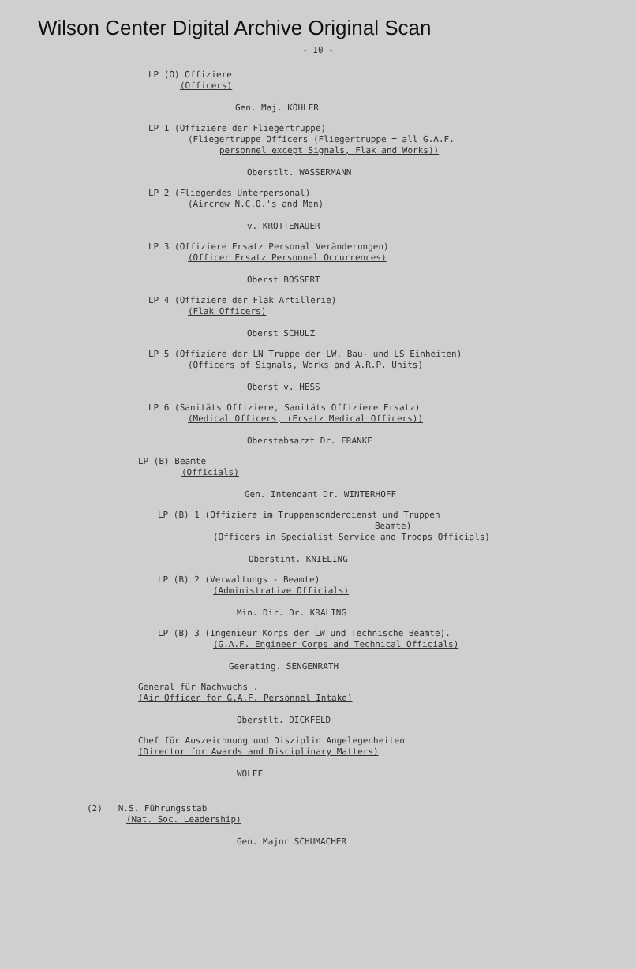Wilson Center Digital Archive Original Scan
- 10 -
LP (O) Offiziere
(Officers)
Gen. Maj. KOHLER
LP 1 (Offiziere der Fliegertruppe)
(Fliegertruppe Officers (Fliegertruppe = all G.A.F.
personnel except Signals, Flak and Works))
Oberstlt. WASSERMANN
LP 2 (Fliegendes Unterpersonal)
(Aircrew N.C.O.'s and Men)
v. KROTTENAUER
LP 3 (Offiziere Ersatz Personal Veränderungen)
(Officer Ersatz Personnel Occurrences)
Oberst BOSSERT
LP 4 (Offiziere der Flak Artillerie)
(Flak Officers)
Oberst SCHULZ
LP 5 (Offiziere der LN Truppe der LW, Bau- und LS Einheiten)
(Officers of Signals, Works and A.R.P. Units)
Oberst v. HESS
LP 6 (Sanitäts Offiziere, Sanitäts Offiziere Ersatz)
(Medical Officers, (Ersatz Medical Officers))
Oberstabsarzt Dr. FRANKE
LP (B) Beamte
(Officials)
Gen. Intendant Dr. WINTERHOFF
LP (B) 1 (Offiziere im Truppensonderdienst und Truppen
Beamte)
(Officers in Specialist Service and Troops Officials)
Oberstint. KNIELING
LP (B) 2 (Verwaltungs - Beamte)
(Administrative Officials)
Min. Dir. Dr. KRALING
LP (B) 3 (Ingenieur Korps der LW und Technische Beamte).
(G.A.F. Engineer Corps and Technical Officials)
Geerating. SENGENRATH
General für Nachwuchs .
(Air Officer for G.A.F. Personnel Intake)
Oberstlt. DICKFELD
Chef für Auszeichnung und Disziplin Angelegenheiten
(Director for Awards and Disciplinary Matters)
WOLFF
(2) N.S. Führungsstab
(Nat. Soc. Leadership)
Gen. Major SCHUMACHER